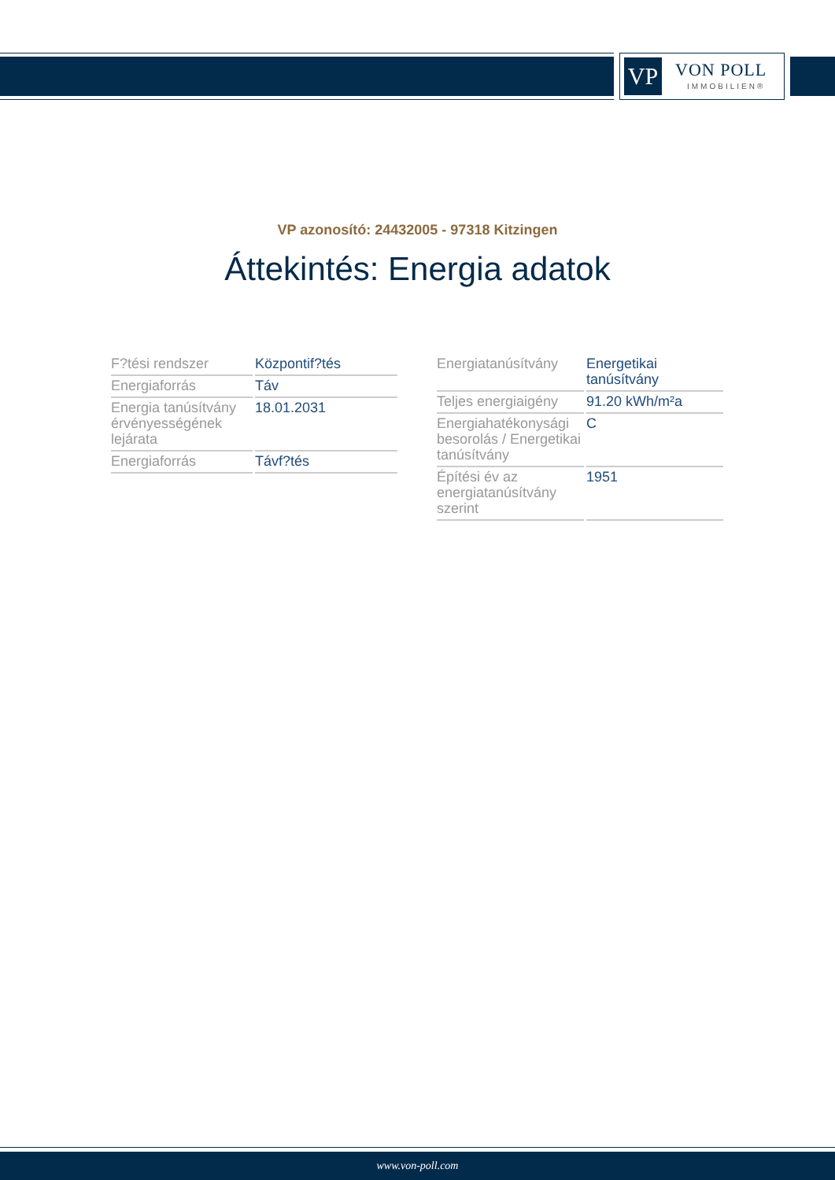VP VON POLL
IMMOBILIEN®
VP azonosító: 24432005 - 97318 Kitzingen
Áttekintés: Energia adatok
| F?tési rendszer | Központif?tés |
| Energiaforrás | Táv |
| Energia tanúsítvány érvényességének lejárata | 18.01.2031 |
| Energiaforrás | Távf?tés |
| Energiatanúsítvány | Energetikai tanúsítvány |
| Teljes energiaigény | 91.20 kWh/m²a |
| Energiahatékonysági besorolás / Energetikai tanúsítvány | C |
| Építési év az energiatanúsítvány szerint | 1951 |
www.von-poll.com